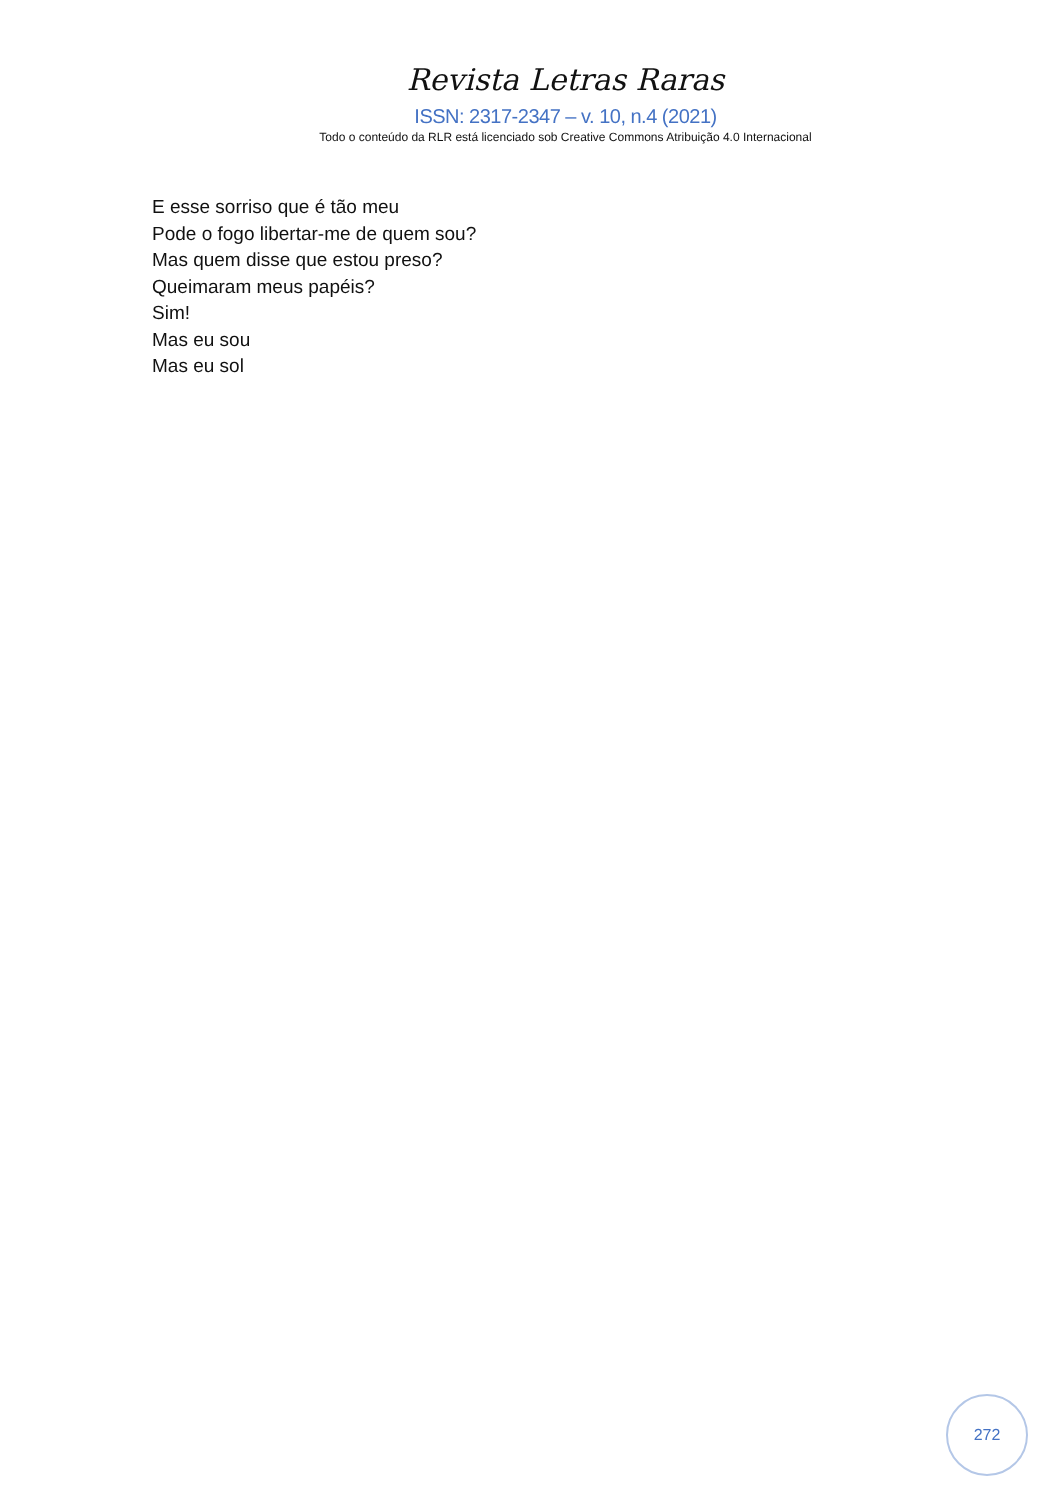Revista Letras Raras
ISSN: 2317-2347 – v. 10, n.4 (2021)
Todo o conteúdo da RLR está licenciado sob Creative Commons Atribuição 4.0 Internacional
E esse sorriso que é tão meu
Pode o fogo libertar-me de quem sou?
Mas quem disse que estou preso?
Queimaram meus papéis?
Sim!
Mas eu sou
Mas eu sol
272